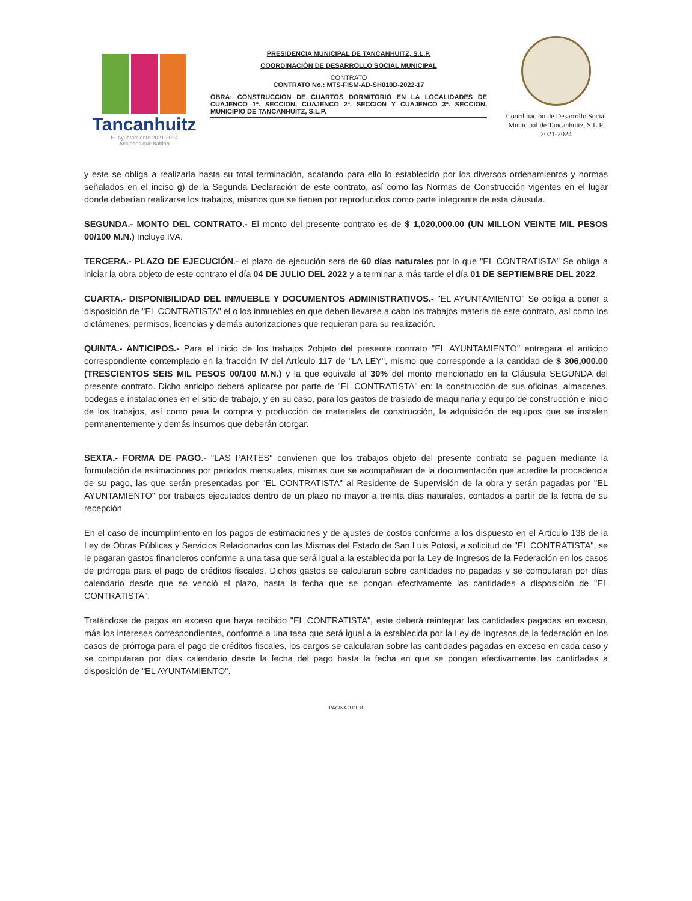Tancanhuitz
H. Ayuntamiento 2021-2024
Acciones que hablan
PRESIDENCIA MUNICIPAL DE TANCANHUITZ, S.L.P.
COORDINACIÓN DE DESARROLLO SOCIAL MUNICIPAL
CONTRATO
CONTRATO No.: MTS-FISM-AD-SH010D-2022-17
OBRA: CONSTRUCCION DE CUARTOS DORMITORIO EN LA LOCALIDADES DE CUAJENCO 1ª. SECCION, CUAJENCO 2ª. SECCION Y CUAJENCO 3ª. SECCION, MUNICIPIO DE TANCANHUITZ, S.L.P.
Coordinación de Desarrollo Social Municipal de Tancanhuitz, S.L.P. 2021-2024
y este se obliga a realizarla hasta su total terminación, acatando para ello lo establecido por los diversos ordenamientos y normas señalados en el inciso g) de la Segunda Declaración de este contrato, así como las Normas de Construcción vigentes en el lugar donde deberían realizarse los trabajos, mismos que se tienen por reproducidos como parte integrante de esta cláusula.
SEGUNDA.- MONTO DEL CONTRATO.- El monto del presente contrato es de $ 1,020,000.00 (UN MILLON VEINTE MIL PESOS 00/100 M.N.) Incluye IVA.
TERCERA.- PLAZO DE EJECUCIÓN.- el plazo de ejecución será de 60 días naturales por lo que "EL CONTRATISTA" Se obliga a iniciar la obra objeto de este contrato el día 04 DE JULIO DEL 2022 y a terminar a más tarde el día 01 DE SEPTIEMBRE DEL 2022.
CUARTA.- DISPONIBILIDAD DEL INMUEBLE Y DOCUMENTOS ADMINISTRATIVOS.- "EL AYUNTAMIENTO" Se obliga a poner a disposición de "EL CONTRATISTA" el o los inmuebles en que deben llevarse a cabo los trabajos materia de este contrato, así como los dictámenes, permisos, licencias y demás autorizaciones que requieran para su realización.
QUINTA.- ANTICIPOS.- Para el inicio de los trabajos 2objeto del presente contrato "EL AYUNTAMIENTO" entregara el anticipo correspondiente contemplado en la fracción IV del Artículo 117 de "LA LEY", mismo que corresponde a la cantidad de $ 306,000.00 (TRESCIENTOS SEIS MIL PESOS 00/100 M.N.) y la que equivale al 30% del monto mencionado en la Cláusula SEGUNDA del presente contrato. Dicho anticipo deberá aplicarse por parte de "EL CONTRATISTA" en: la construcción de sus oficinas, almacenes, bodegas e instalaciones en el sitio de trabajo, y en su caso, para los gastos de traslado de maquinaria y equipo de construcción e inicio de los trabajos, así como para la compra y producción de materiales de construcción, la adquisición de equipos que se instalen permanentemente y demás insumos que deberán otorgar.
SEXTA.- FORMA DE PAGO.- "LAS PARTES" convienen que los trabajos objeto del presente contrato se paguen mediante la formulación de estimaciones por periodos mensuales, mismas que se acompañaran de la documentación que acredite la procedencia de su pago, las que serán presentadas por "EL CONTRATISTA" al Residente de Supervisión de la obra y serán pagadas por "EL AYUNTAMIENTO" por trabajos ejecutados dentro de un plazo no mayor a treinta días naturales, contados a partir de la fecha de su recepción
En el caso de incumplimiento en los pagos de estimaciones y de ajustes de costos conforme a los dispuesto en el Artículo 138 de la Ley de Obras Públicas y Servicios Relacionados con las Mismas del Estado de San Luis Potosí, a solicitud de "EL CONTRATISTA", se le pagaran gastos financieros conforme a una tasa que será igual a la establecida por la Ley de Ingresos de la Federación en los casos de prórroga para el pago de créditos fiscales. Dichos gastos se calcularan sobre cantidades no pagadas y se computaran por días calendario desde que se venció el plazo, hasta la fecha que se pongan efectivamente las cantidades a disposición de "EL CONTRATISTA".
Tratándose de pagos en exceso que haya recibido "EL CONTRATISTA", este deberá reintegrar las cantidades pagadas en exceso, más los intereses correspondientes, conforme a una tasa que será igual a la establecida por la Ley de Ingresos de la federación en los casos de prórroga para el pago de créditos fiscales, los cargos se calcularan sobre las cantidades pagadas en exceso en cada caso y se computaran por días calendario desde la fecha del pago hasta la fecha en que se pongan efectivamente las cantidades a disposición de "EL AYUNTAMIENTO".
PAGINA 3 DE 8